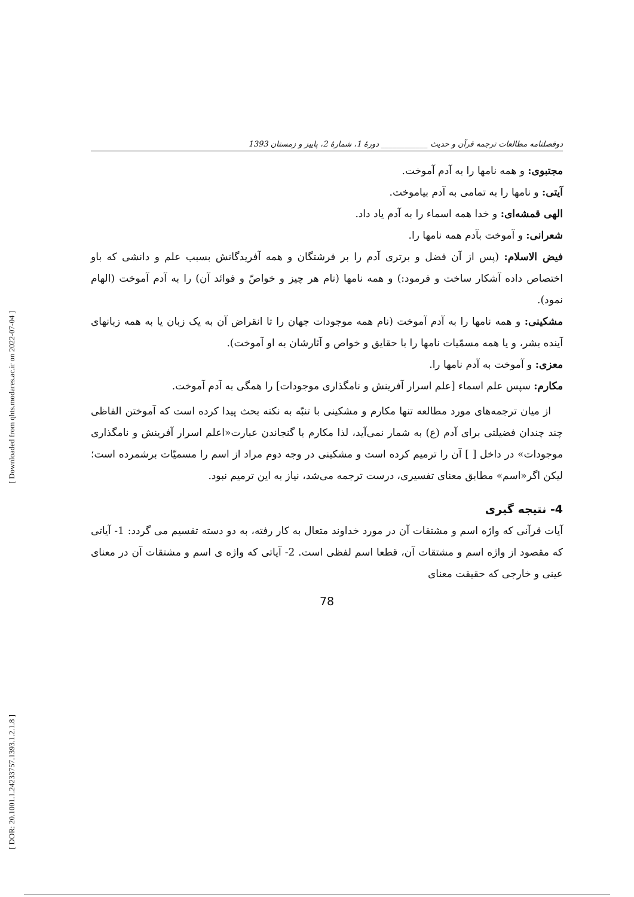[ Downloaded from qhts.modares.ac.ir on 2022-07-04 ]
[ DOR: 20.1001.1.24233757.1393.1.2.1.8 ]
دوفصلنامه مطالعات ترجمه قرآن و حدیث ____________ دورهٔ 1، شمارهٔ 2، پاییز و زمستان 1393
مجتبوی: و همه نامها را به آدم آموخت.
آیتی: و نامها را به تمامی به آدم بیاموخت.
الهی قمشه‌ای: و خدا همه اسماء را به آدم یاد داد.
شعرانی: و آموخت بآدم همه نامها را.
فیض الاسلام: (پس از آن فضل و برتری آدم را بر فرشتگان و همه آفریدگانش بسبب علم و دانشی که باو اختصاص داده آشکار ساخت و فرمود:) و همه نامها (نام هر چیز و خواصّ و فوائد آن) را به آدم آموخت (الهام نمود).
مشکینی: و همه نامها را به آدم آموخت (نام همه موجودات جهان را تا انقراض آن به یک زبان یا به همه زبانهای آینده بشر، و یا همه مسمّیات نامها را با حقایق و خواص و آثارشان به او آموخت).
معزی: و آموخت به آدم نامها را.
مکارم: سپس علم اسماء [علم اسرار آفرینش و نامگذاری موجودات] را همگی به آدم آموخت.
از میان ترجمه‌های مورد مطالعه تنها مکارم و مشکینی با تنبّه به نکته بحث پیدا کرده است که آموختن الفاظی چند چندان فضیلتی برای آدم (ع) به شمار نمی‌آید، لذا مکارم با گنجاندن عبارت«اعلم اسرار آفرینش و نامگذاری موجودات» در داخل [ ] آن را ترمیم کرده است و مشکینی در وجه دوم مراد از اسم را مسمیّات برشمرده است؛ لیکن اگر«اسم» مطابق معنای تفسیری، درست ترجمه می‌شد، نیاز به این ترمیم نبود.
4- نتیجه گیری
آیات قرآنی که واژه اسم و مشتقات آن در مورد خداوند متعال به کار رفته، به دو دسته تقسیم می گردد: 1- آیاتی که مقصود از واژه اسم و مشتقات آن، قطعا اسم لفظی است. 2- آیاتی که واژه ی اسم و مشتقات آن در معنای عینی و خارجی که حقیقت معنای
78